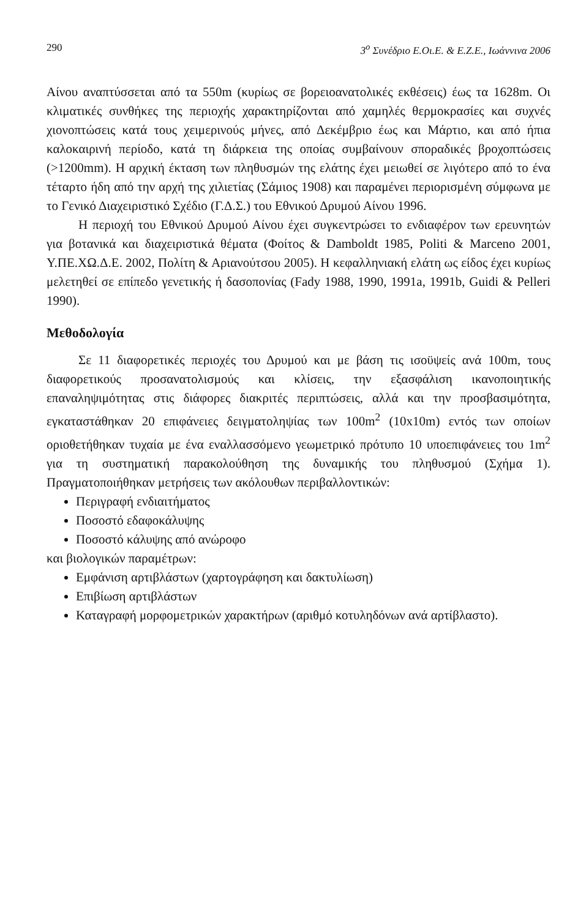290 3<sup>ο</sup> Συνέδριο Ε.Οι.Ε. & Ε.Ζ.Ε., Ιωάννινα 2006
Αίνου αναπτύσσεται από τα 550m (κυρίως σε βορειοανατολικές εκθέσεις) έως τα 1628m. Οι κλιματικές συνθήκες της περιοχής χαρακτηρίζονται από χαμηλές θερμοκρασίες και συχνές χιονοπτώσεις κατά τους χειμερινούς μήνες, από Δεκέμβριο έως και Μάρτιο, και από ήπια καλοκαιρινή περίοδο, κατά τη διάρκεια της οποίας συμβαίνουν σποραδικές βροχοπτώσεις (>1200mm). Η αρχική έκταση των πληθυσμών της ελάτης έχει μειωθεί σε λιγότερο από το ένα τέταρτο ήδη από την αρχή της χιλιετίας (Σάμιος 1908) και παραμένει περιορισμένη σύμφωνα με το Γενικό Διαχειριστικό Σχέδιο (Γ.Δ.Σ.) του Εθνικού Δρυμού Αίνου 1996.
Η περιοχή του Εθνικού Δρυμού Αίνου έχει συγκεντρώσει το ενδιαφέρον των ερευνητών για βοτανικά και διαχειριστικά θέματα (Φοίτος & Damboldt 1985, Politi & Marceno 2001, Υ.ΠΕ.ΧΩ.Δ.Ε. 2002, Πολίτη & Αριανούτσου 2005). Η κεφαλληνιακή ελάτη ως είδος έχει κυρίως μελετηθεί σε επίπεδο γενετικής ή δασοπονίας (Fady 1988, 1990, 1991a, 1991b, Guidi & Pelleri 1990).
Μεθοδολογία
Σε 11 διαφορετικές περιοχές του Δρυμού και με βάση τις ισοϋψείς ανά 100m, τους διαφορετικούς προσανατολισμούς και κλίσεις, την εξασφάλιση ικανοποιητικής επαναληψιμότητας στις διάφορες διακριτές περιπτώσεις, αλλά και την προσβασιμότητα, εγκαταστάθηκαν 20 επιφάνειες δειγματοληψίας των 100m<sup>2</sup> (10x10m) εντός των οποίων οριοθετήθηκαν τυχαία με ένα εναλλασσόμενο γεωμετρικό πρότυπο 10 υποεπιφάνειες του 1m<sup>2</sup> για τη συστηματική παρακολούθηση της δυναμικής του πληθυσμού (Σχήμα 1). Πραγματοποιήθηκαν μετρήσεις των ακόλουθων περιβαλλοντικών:
Περιγραφή ενδιαιτήματος
Ποσοστό εδαφοκάλυψης
Ποσοστό κάλυψης από ανώροφο
και βιολογικών παραμέτρων:
Εμφάνιση αρτιβλάστων (χαρτογράφηση και δακτυλίωση)
Επιβίωση αρτιβλάστων
Καταγραφή μορφομετρικών χαρακτήρων (αριθμό κοτυληδόνων ανά αρτίβλαστο).